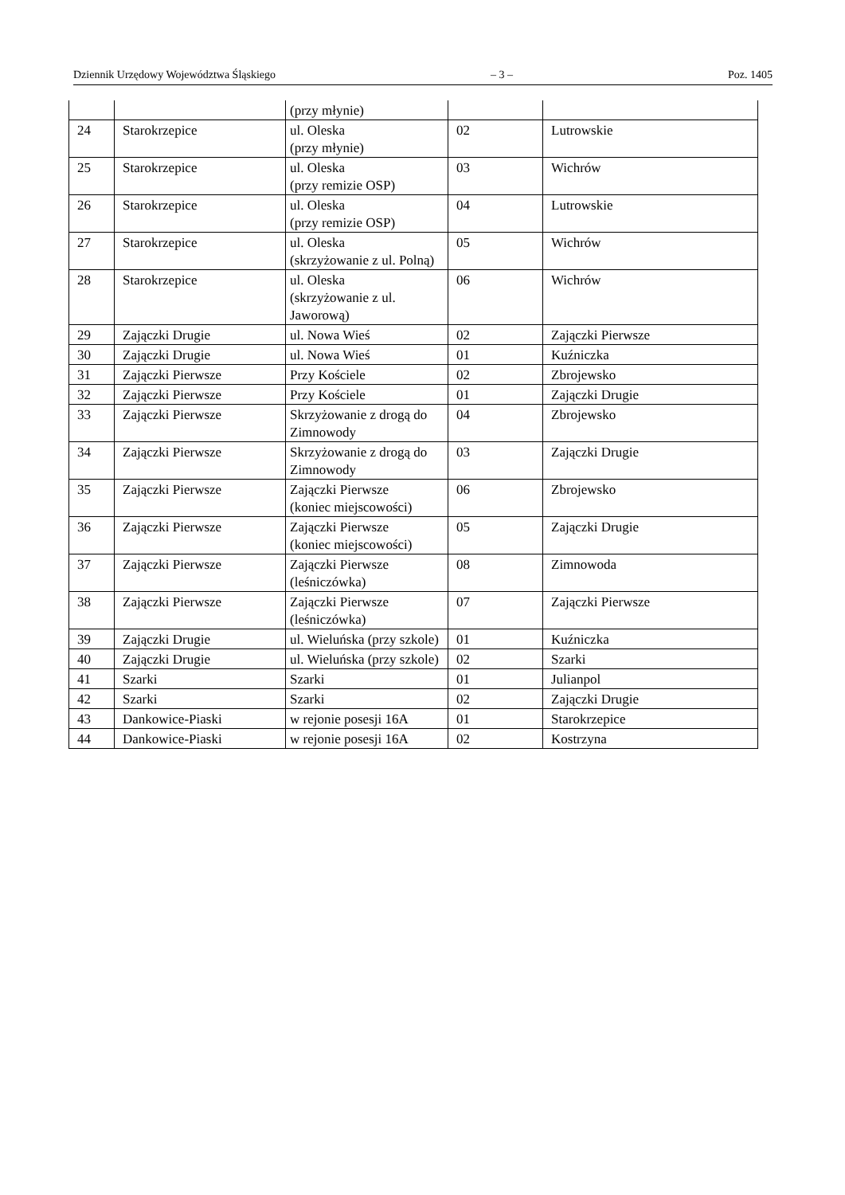Dziennik Urzędowy Województwa Śląskiego – 3 – Poz. 1405
| | | (przy młynie) | | |
| 24 | Starokrzepice | ul. Oleska (przy młynie) | 02 | Lutrowskie |
| 25 | Starokrzepice | ul. Oleska (przy remizie OSP) | 03 | Wichrów |
| 26 | Starokrzepice | ul. Oleska (przy remizie OSP) | 04 | Lutrowskie |
| 27 | Starokrzepice | ul. Oleska (skrzyżowanie z ul. Polną) | 05 | Wichrów |
| 28 | Starokrzepice | ul. Oleska (skrzyżowanie z ul. Jaworową) | 06 | Wichrów |
| 29 | Zajączki Drugie | ul. Nowa Wieś | 02 | Zajączki Pierwsze |
| 30 | Zajączki Drugie | ul. Nowa Wieś | 01 | Kuźniczka |
| 31 | Zajączki Pierwsze | Przy Kościele | 02 | Zbrojewsko |
| 32 | Zajączki Pierwsze | Przy Kościele | 01 | Zajączki Drugie |
| 33 | Zajączki Pierwsze | Skrzyżowanie z drogą do Zimnowody | 04 | Zbrojewsko |
| 34 | Zajączki Pierwsze | Skrzyżowanie z drogą do Zimnowody | 03 | Zajączki Drugie |
| 35 | Zajączki Pierwsze | Zajączki Pierwsze (koniec miejscowości) | 06 | Zbrojewsko |
| 36 | Zajączki Pierwsze | Zajączki Pierwsze (koniec miejscowości) | 05 | Zajączki Drugie |
| 37 | Zajączki Pierwsze | Zajączki Pierwsze (leśniczówka) | 08 | Zimnowoda |
| 38 | Zajączki Pierwsze | Zajączki Pierwsze (leśniczówka) | 07 | Zajączki Pierwsze |
| 39 | Zajączki Drugie | ul. Wieluńska (przy szkole) | 01 | Kuźniczka |
| 40 | Zajączki Drugie | ul. Wieluńska (przy szkole) | 02 | Szarki |
| 41 | Szarki | Szarki | 01 | Julianpol |
| 42 | Szarki | Szarki | 02 | Zajączki Drugie |
| 43 | Dankowice-Piaski | w rejonie posesji 16A | 01 | Starokrzepice |
| 44 | Dankowice-Piaski | w rejonie posesji 16A | 02 | Kostrzyna |